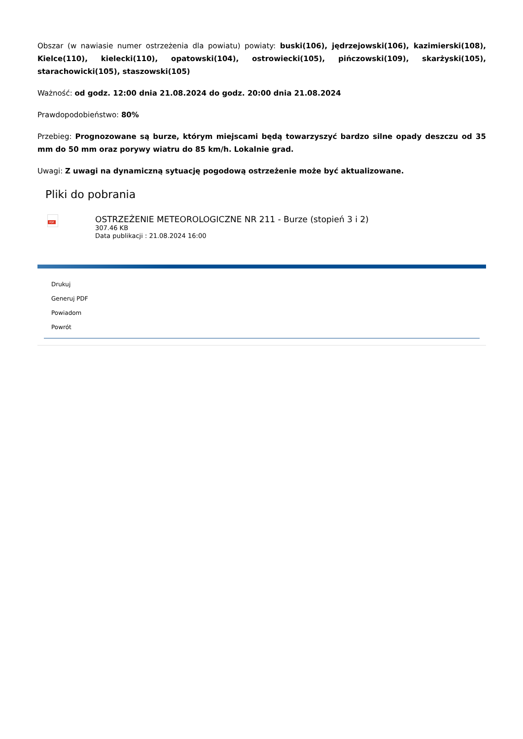Obszar (w nawiasie numer ostrzeżenia dla powiatu) powiaty: buski(106), jędrzejowski(106), kazimierski(108), Kielce(110), kielecki(110), opatowski(104), ostrowiecki(105), pińczowski(109), skarżyski(105), starachowicki(105), staszowski(105)
Ważność: od godz. 12:00 dnia 21.08.2024 do godz. 20:00 dnia 21.08.2024
Prawdopodobieństwo: 80%
Przebieg: Prognozowane są burze, którym miejscami będą towarzyszyć bardzo silne opady deszczu od 35 mm do 50 mm oraz porywy wiatru do 85 km/h. Lokalnie grad.
Uwagi: Z uwagi na dynamiczną sytuację pogodową ostrzeżenie może być aktualizowane.
Pliki do pobrania
PDF
OSTRZEŻENIE METEOROLOGICZNE NR 211 - Burze (stopień 3 i 2)
307.46 KB
Data publikacji : 21.08.2024 16:00
Drukuj
Generuj PDF
Powiadom
Powrót